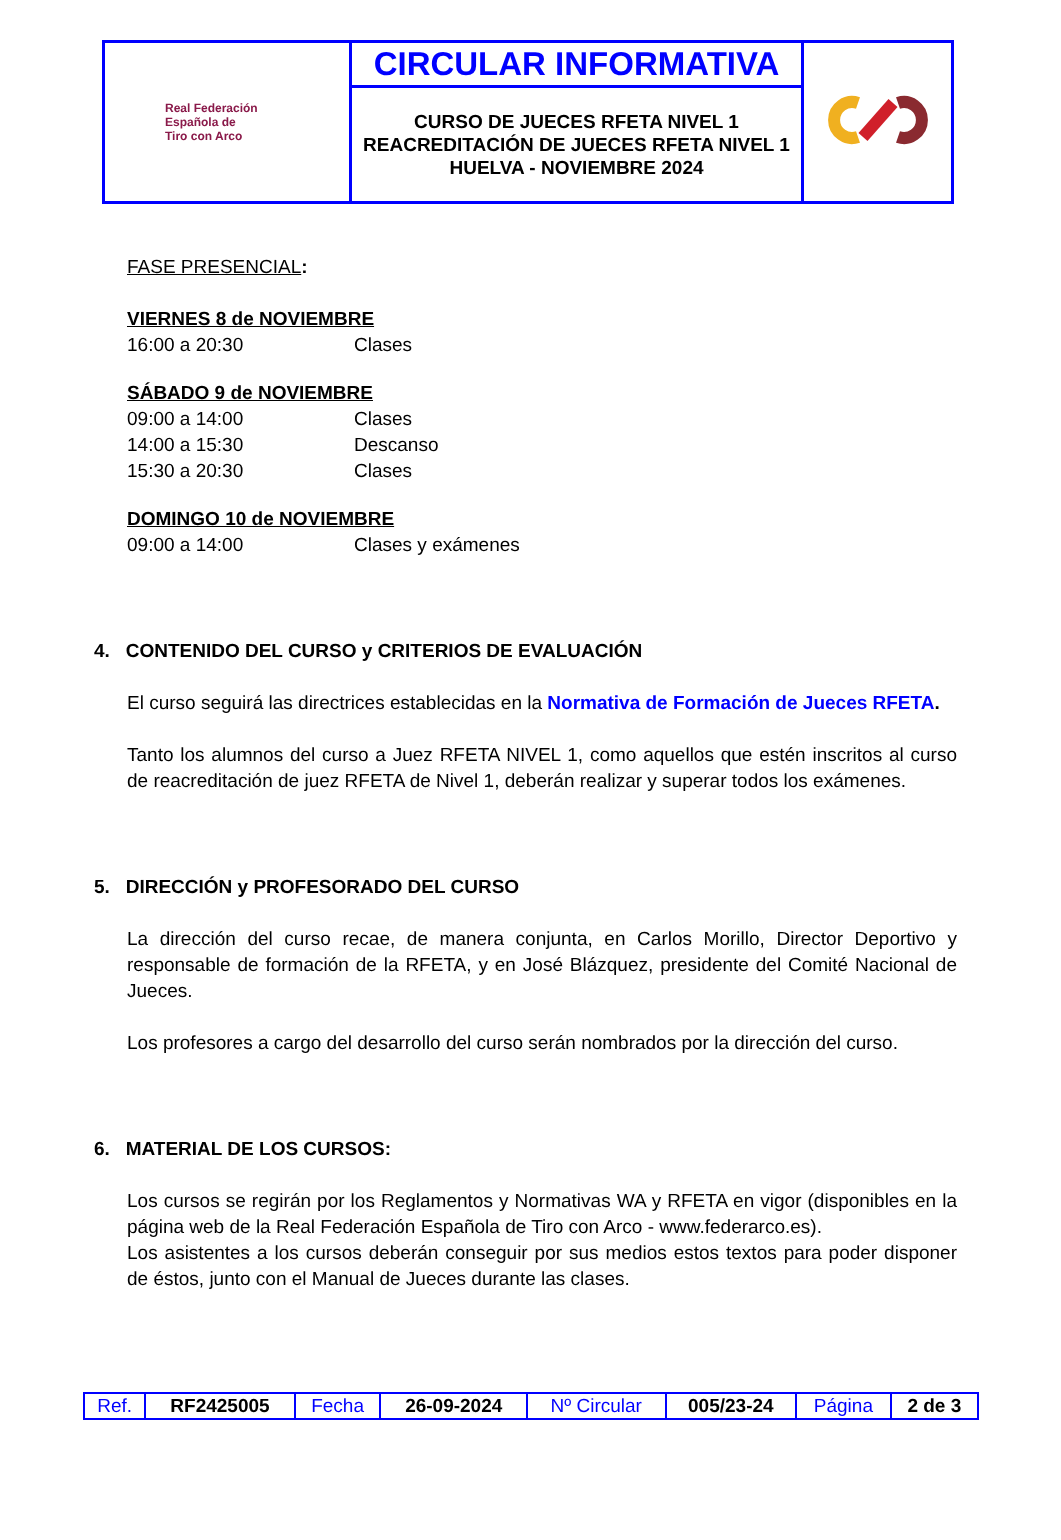| Real Federación Española de Tiro con Arco | CIRCULAR INFORMATIVA | |
| | CURSO DE JUECES RFETA NIVEL 1 REACREDITACIÓN DE JUECES RFETA NIVEL 1 HUELVA - NOVIEMBRE 2024 | |
FASE PRESENCIAL:
VIERNES 8 de NOVIEMBRE
16:00 a 20:30 Clases
SÁBADO 9 de NOVIEMBRE
09:00 a 14:00 Clases
14:00 a 15:30 Descanso
15:30 a 20:30 Clases
DOMINGO 10 de NOVIEMBRE
09:00 a 14:00 Clases y exámenes
4. CONTENIDO DEL CURSO y CRITERIOS DE EVALUACIÓN
El curso seguirá las directrices establecidas en la Normativa de Formación de Jueces RFETA.
Tanto los alumnos del curso a Juez RFETA NIVEL 1, como aquellos que estén inscritos al curso de reacreditación de juez RFETA de Nivel 1, deberán realizar y superar todos los exámenes.
5. DIRECCIÓN y PROFESORADO DEL CURSO
La dirección del curso recae, de manera conjunta, en Carlos Morillo, Director Deportivo y responsable de formación de la RFETA, y en José Blázquez, presidente del Comité Nacional de Jueces.
Los profesores a cargo del desarrollo del curso serán nombrados por la dirección del curso.
6. MATERIAL DE LOS CURSOS:
Los cursos se regirán por los Reglamentos y Normativas WA y RFETA en vigor (disponibles en la página web de la Real Federación Española de Tiro con Arco - www.federarco.es).
Los asistentes a los cursos deberán conseguir por sus medios estos textos para poder disponer de éstos, junto con el Manual de Jueces durante las clases.
| Ref. | RF2425005 | Fecha | 26-09-2024 | Nº Circular | 005/23-24 | Página | 2 de 3 |